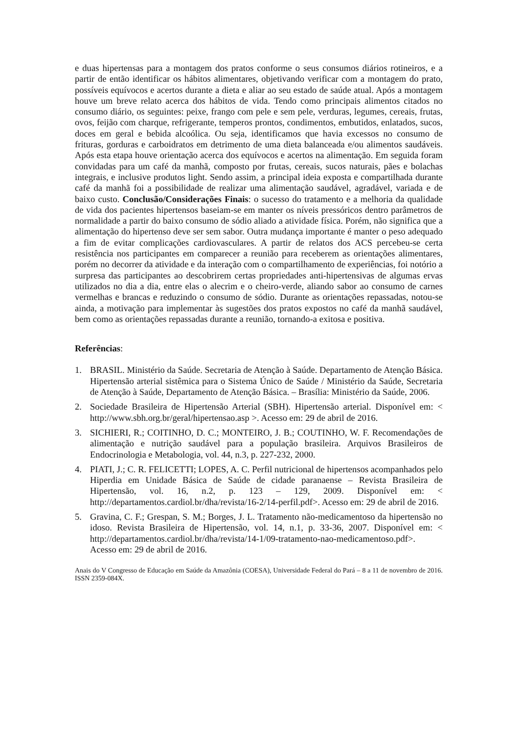e duas hipertensas para a montagem dos pratos conforme o seus consumos diários rotineiros, e a partir de então identificar os hábitos alimentares, objetivando verificar com a montagem do prato, possíveis equívocos e acertos durante a dieta e aliar ao seu estado de saúde atual. Após a montagem houve um breve relato acerca dos hábitos de vida. Tendo como principais alimentos citados no consumo diário, os seguintes: peixe, frango com pele e sem pele, verduras, legumes, cereais, frutas, ovos, feijão com charque, refrigerante, temperos prontos, condimentos, embutidos, enlatados, sucos, doces em geral e bebida alcoólica. Ou seja, identificamos que havia excessos no consumo de frituras, gorduras e carboidratos em detrimento de uma dieta balanceada e/ou alimentos saudáveis. Após esta etapa houve orientação acerca dos equívocos e acertos na alimentação. Em seguida foram convidadas para um café da manhã, composto por frutas, cereais, sucos naturais, pães e bolachas integrais, e inclusive produtos light. Sendo assim, a principal ideia exposta e compartilhada durante café da manhã foi a possibilidade de realizar uma alimentação saudável, agradável, variada e de baixo custo. Conclusão/Considerações Finais: o sucesso do tratamento e a melhoria da qualidade de vida dos pacientes hipertensos baseiam-se em manter os níveis pressóricos dentro parâmetros de normalidade a partir do baixo consumo de sódio aliado a atividade física. Porém, não significa que a alimentação do hipertenso deve ser sem sabor. Outra mudança importante é manter o peso adequado a fim de evitar complicações cardiovasculares. A partir de relatos dos ACS percebeu-se certa resistência nos participantes em comparecer a reunião para receberem as orientações alimentares, porém no decorrer da atividade e da interação com o compartilhamento de experiências, foi notório a surpresa das participantes ao descobrirem certas propriedades anti-hipertensivas de algumas ervas utilizados no dia a dia, entre elas o alecrim e o cheiro-verde, aliando sabor ao consumo de carnes vermelhas e brancas e reduzindo o consumo de sódio. Durante as orientações repassadas, notou-se ainda, a motivação para implementar às sugestões dos pratos expostos no café da manhã saudável, bem como as orientações repassadas durante a reunião, tornando-a exitosa e positiva.
Referências:
1. BRASIL. Ministério da Saúde. Secretaria de Atenção à Saúde. Departamento de Atenção Básica. Hipertensão arterial sistêmica para o Sistema Único de Saúde / Ministério da Saúde, Secretaria de Atenção à Saúde, Departamento de Atenção Básica. – Brasília: Ministério da Saúde, 2006.
2. Sociedade Brasileira de Hipertensão Arterial (SBH). Hipertensão arterial. Disponível em: < http://www.sbh.org.br/geral/hipertensao.asp >. Acesso em: 29 de abril de 2016.
3. SICHIERI, R.; COITINHO, D. C.; MONTEIRO, J. B.; COUTINHO, W. F. Recomendações de alimentação e nutrição saudável para a população brasileira. Arquivos Brasileiros de Endocrinologia e Metabologia, vol. 44, n.3, p. 227-232, 2000.
4. PIATI, J.; C. R. FELICETTI; LOPES, A. C. Perfil nutricional de hipertensos acompanhados pelo Hiperdia em Unidade Básica de Saúde de cidade paranaense – Revista Brasileira de Hipertensão, vol. 16, n.2, p. 123 – 129, 2009. Disponível em: < http://departamentos.cardiol.br/dha/revista/16-2/14-perfil.pdf>. Acesso em: 29 de abril de 2016.
5. Gravina, C. F.; Grespan, S. M.; Borges, J. L. Tratamento não-medicamentoso da hipertensão no idoso. Revista Brasileira de Hipertensão, vol. 14, n.1, p. 33-36, 2007. Disponível em: < http://departamentos.cardiol.br/dha/revista/14-1/09-tratamento-nao-medicamentoso.pdf>. Acesso em: 29 de abril de 2016.
Anais do V Congresso de Educação em Saúde da Amazônia (COESA), Universidade Federal do Pará – 8 a 11 de novembro de 2016. ISSN 2359-084X.